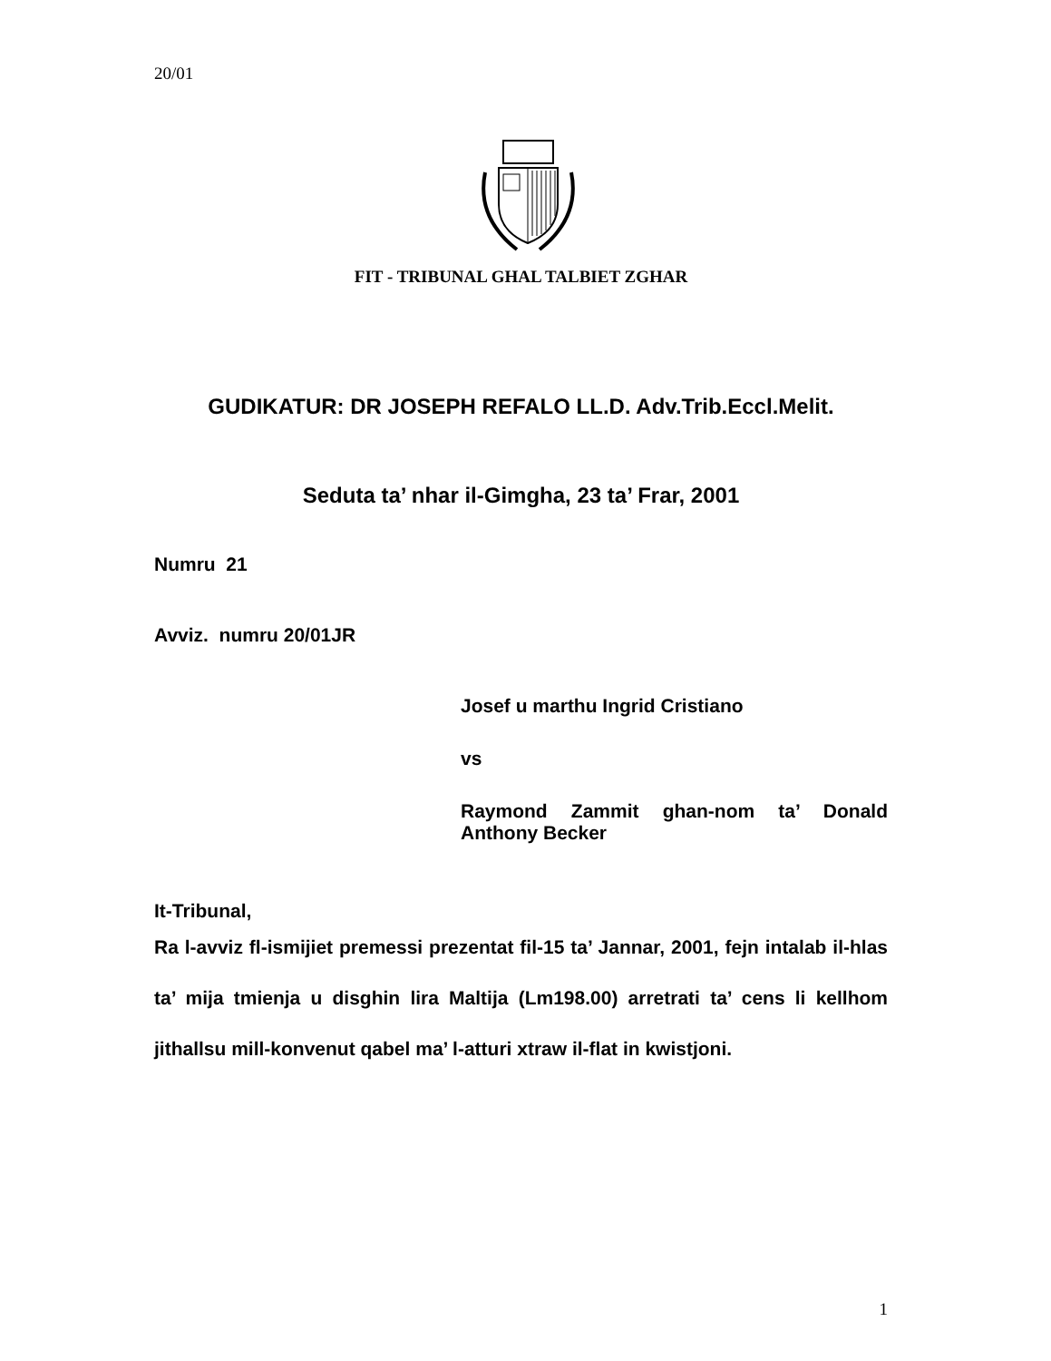20/01
FIT - TRIBUNAL GHAL TALBIET ZGHAR
GUDIKATUR: DR JOSEPH REFALO LL.D. Adv.Trib.Eccl.Melit.
Seduta ta’ nhar il-Gimgha, 23 ta’ Frar, 2001
Numru 21
Avviz. numru 20/01JR
Josef u marthu Ingrid Cristiano
vs
Raymond Zammit ghan-nom ta’ Donald Anthony Becker
It-Tribunal,
Ra l-avviz fl-ismijiet premessi prezentat fil-15 ta’ Jannar, 2001, fejn intalab il-hlas ta’ mija tmienja u disghin lira Maltija (Lm198.00) arretrati ta’ cens li kellhom jithallsu mill-konvenut qabel ma’ l-atturi xtraw il-flat in kwistjoni.
1